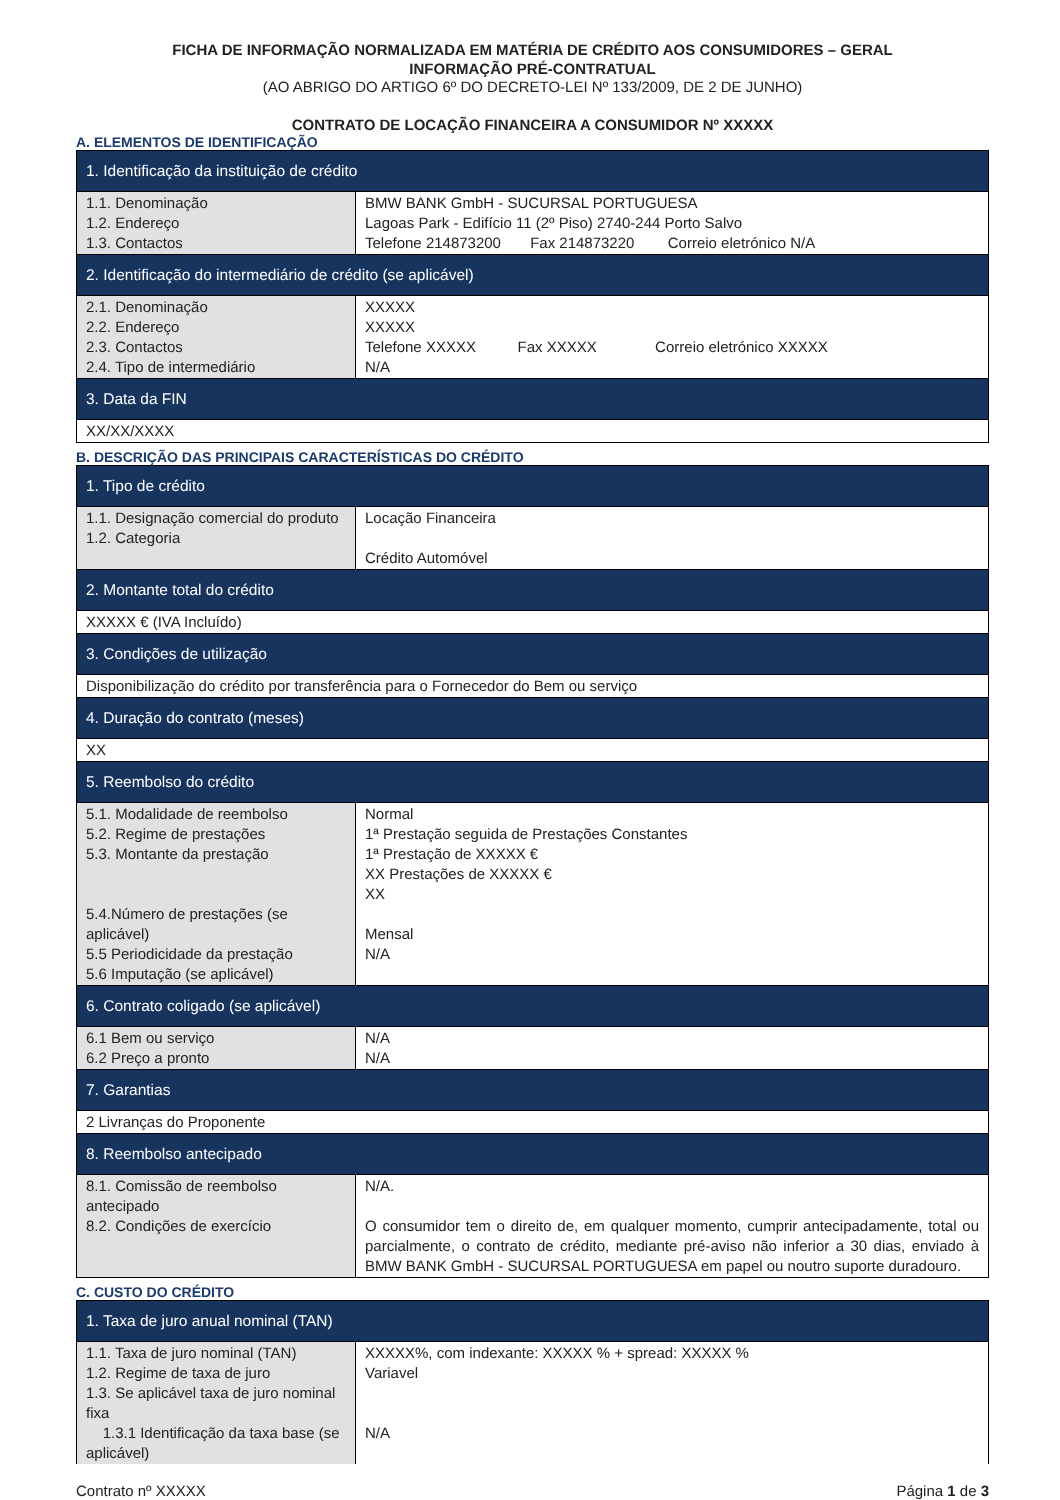FICHA DE INFORMAÇÃO NORMALIZADA EM MATÉRIA DE CRÉDITO AOS CONSUMIDORES – GERAL
INFORMAÇÃO PRÉ-CONTRATUAL
(AO ABRIGO DO ARTIGO 6º DO DECRETO-LEI Nº 133/2009, DE 2 DE JUNHO)
CONTRATO DE LOCAÇÃO FINANCEIRA A CONSUMIDOR Nº XXXXX
A. ELEMENTOS DE IDENTIFICAÇÃO
| 1. Identificação da instituição de crédito | |
| --- | --- |
| 1.1. Denominação 1.2. Endereço 1.3. Contactos | BMW BANK GmbH - SUCURSAL PORTUGUESA Lagoas Park - Edifício 11 (2º Piso) 2740-244 Porto Salvo Telefone 214873200 Fax 214873220 Correio eletrónico N/A |
| 2. Identificação do intermediário de crédito (se aplicável) | |
| 2.1. Denominação 2.2. Endereço 2.3. Contactos 2.4. Tipo de intermediário | XXXXX XXXXX Telefone XXXXX Fax XXXXX Correio eletrónico XXXXX N/A |
| 3. Data da FIN | |
| XX/XX/XXXX | |
B. DESCRIÇÃO DAS PRINCIPAIS CARACTERÍSTICAS DO CRÉDITO
| 1. Tipo de crédito | |
| --- | --- |
| 1.1. Designação comercial do produto 1.2. Categoria | Locação Financeira Crédito Automóvel |
| 2. Montante total do crédito | |
| XXXXX € (IVA Incluído) | |
| 3. Condições de utilização | |
| Disponibilização do crédito por transferência para o Fornecedor do Bem ou serviço | |
| 4. Duração do contrato (meses) | |
| XX | |
| 5. Reembolso do crédito | |
| 5.1. Modalidade de reembolso 5.2. Regime de prestações 5.3. Montante da prestação 5.4.Número de prestações (se aplicável) 5.5 Periodicidade da prestação 5.6 Imputação (se aplicável) | Normal 1ª Prestação seguida de Prestações Constantes 1ª Prestação de XXXXX € XX Prestações de XXXXX € XX Mensal N/A |
| 6. Contrato coligado (se aplicável) | |
| 6.1 Bem ou serviço 6.2 Preço a pronto | N/A N/A |
| 7. Garantias | |
| 2 Livranças do Proponente | |
| 8. Reembolso antecipado | |
| 8.1. Comissão de reembolso antecipado 8.2. Condições de exercício | N/A. O consumidor tem o direito de, em qualquer momento, cumprir antecipadamente, total ou parcialmente, o contrato de crédito, mediante pré-aviso não inferior a 30 dias, enviado à BMW BANK GmbH - SUCURSAL PORTUGUESA em papel ou noutro suporte duradouro. |
C. CUSTO DO CRÉDITO
| 1. Taxa de juro anual nominal (TAN) | |
| --- | --- |
| 1.1. Taxa de juro nominal (TAN) 1.2. Regime de taxa de juro 1.3. Se aplicável taxa de juro nominal fixa 1.3.1 Identificação da taxa base (se aplicável) | XXXXX%, com indexante: XXXXX % + spread: XXXXX % Variavel N/A |
Contrato nº XXXXX Página 1 de 3